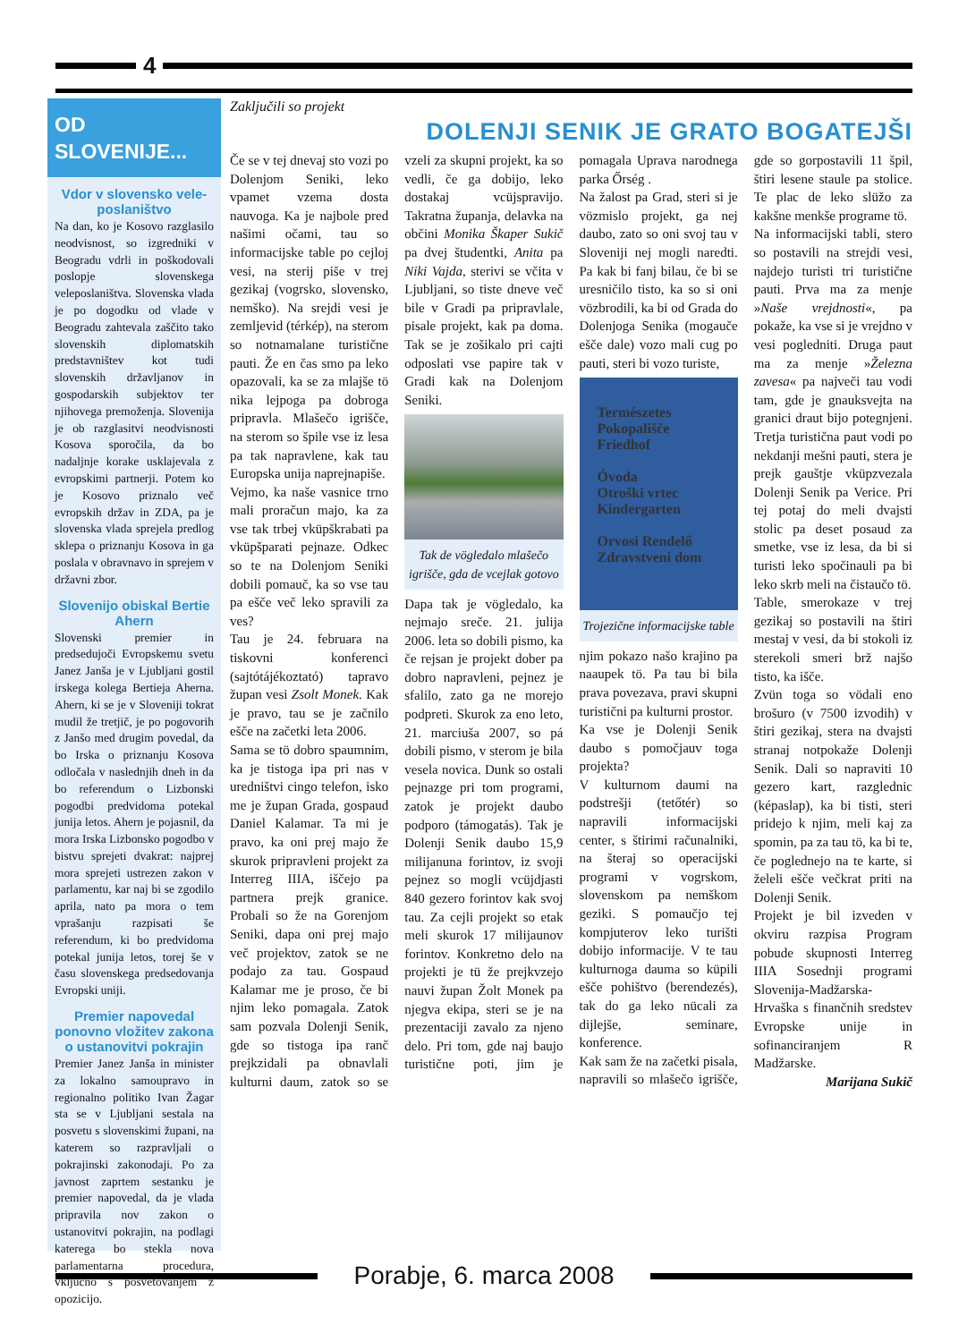4
OD
SLOVENIJE...
Vdor v slovensko vele-poslaništvo
Na dan, ko je Kosovo razglasilo neodvisnost, so izgredniki v Beogradu vdrli in poškodovali poslopje slovenskega veleposlaništva. Slovenska vlada je po dogodku od vlade v Beogradu zahtevala zaščito tako slovenskih diplomatskih predstavništev kot tudi slovenskih državljanov in gospodarskih subjektov ter njihovega premoženja. Slovenija je ob razglasitvi neodvisnosti Kosova sporočila, da bo nadaljnje korake usklajevala z evropskimi partnerji. Potem ko je Kosovo priznalo več evropskih držav in ZDA, pa je slovenska vlada sprejela predlog sklepa o priznanju Kosova in ga poslala v obravnavo in sprejem v državni zbor.
Slovenijo obiskal Bertie Ahern
Slovenski premier in predsedujoči Evropskemu svetu Janez Janša je v Ljubljani gostil irskega kolega Bertieja Aherna. Ahern, ki se je v Sloveniji tokrat mudil že tretjič, je po pogovorih z Janšo med drugim povedal, da bo Irska o priznanju Kosova odločala v naslednjih dneh in da bo referendum o Lizbonski pogodbi predvidoma potekal junija letos. Ahern je pojasnil, da mora Irska Lizbonsko pogodbo v bistvu sprejeti dvakrat: najprej mora sprejeti ustrezen zakon v parlamentu, kar naj bi se zgodilo aprila, nato pa mora o tem vprašanju razpisati še referendum, ki bo predvidoma potekal junija letos, torej še v času slovenskega predsedovanja Evropski uniji.
Premier napovedal ponovno vložitev zakona o ustanovitvi pokrajin
Premier Janez Janša in minister za lokalno samoupravo in regionalno politiko Ivan Žagar sta se v Ljubljani sestala na posvetu s slovenskimi župani, na katerem so razpravljali o pokrajinski zakonodaji. Po za javnost zaprtem sestanku je premier napovedal, da je vlada pripravila nov zakon o ustanovitvi pokrajin, na podlagi katerega bo stekla nova parlamentarna procedura, vključno s posvetovanjem z opozicijo.
Zaključili so projekt
DOLENJI SENIK JE GRATO BOGATEJŠI
Če se v tej dnevaj sto vozi po Dolenjom Seniki, leko vpamet vzema dosta nauvoga. Ka je najbole pred našimi očami, tau so informacijske table po cejloj vesi, na sterij piše v trej gezikaj (vogrsko, slovensko, nemško). Na srejdi vesi je zemljevid (térkép), na sterom so notnamalane turistične pauti. Že en čas smo pa leko opazovali, ka se za mlajše tö nika lejpoga pa dobroga pripravla. Mlašečo igrišče, na sterom so špile vse iz lesa pa tak napravlene, kak tau Europska unija naprejnapiše.
Vejmo, ka naše vasnice trno mali proračun majo, ka za vse tak trbej vküpškrabati pa vküpšparati pejnaze. Odkec so te na Dolenjom Seniki dobili pomauč, ka so vse tau pa ešče več leko spravili za ves?
Tau je 24. februara na tiskovni konferenci (sajtótájékoztató) tapravo župan vesi Zsolt Monek. Kak je pravo, tau se je začnilo ešče na začetki leta 2006.
Sama se tö dobro spaumnim, ka je tistoga ipa pri nas v uredništvi cingo telefon, isko me je župan Grada, gospaud Daniel Kalamar. Ta mi je pravo, ka oni prej majo že skurok pripravleni projekt za Interreg IIIA, iščejo pa partnera prejk granice. Probali so že na Gorenjom Seniki, dapa oni prej majo več projektov, zatok se ne podajo za tau. Gospaud Kalamar me je proso, če bi njim leko pomagala. Zatok sam pozvala Dolenji Senik, gde so tistoga ipa ranč prejkzidali pa obnavlali kulturni daum, zatok so se vzeli za skupni projekt, ka so vedli, če ga dobijo, leko dostakaj vcüjspravijo. Takratna županja, delavka na občini Monika Škaper Sukič pa dvej študentki, Anita pa Niki Vajda, sterivi se včita v Ljubljani, so tiste dneve več bile v Gradi pa pripravlale, pisale projekt, kak pa doma. Tak se je zošikalo pri cajti odposlati vse papire tak v Gradi kak na Dolenjom Seniki.
Tak de vögledalo mlašečo igrišče, gda de vcejlak gotovo
Dapa tak je vögledalo, ka nejmajo sreče. 21. julija 2006. leta so dobili pismo, ka če rejsan je projekt dober pa dobro napravleni, pejnez je sfalilo, zato ga ne morejo podpreti. Skurok za eno leto, 21. marciuša 2007, so pá dobili pismo, v sterom je bila vesela novica. Dunk so ostali pejnazge pri tom programi, zatok je projekt daubo podporo (támogatás). Tak je Dolenji Senik daubo 15,9 milijanuna forintov, iz svoji pejnez so mogli vcüjdjasti 840 gezero forintov kak svoj tau. Za cejli projekt so etak meli skurok 17 milijaunov forintov. Konkretno delo na projekti je tü že prejkvzejo nauvi župan Žolt Monek pa njegva ekipa, steri se je na prezentaciji zavalo za njeno delo. Pri tom, gde naj baujo turistične poti, jim je pomagala Uprava narodnega parka Őrség .
Na žalost pa Grad, steri si je vözmislo projekt, ga nej daubo, zato so oni svoj tau v Sloveniji nej mogli naredti. Pa kak bi fanj bilau, če bi se uresničilo tisto, ka so si oni vözbrodili, ka bi od Grada do Dolenjoga Senika (mogauče ešče dale) vozo mali cug po pauti, steri bi vozo turiste,
Természetes
Pokopališče
Friedhof
Óvoda
Otroški vrtec
Kindergarten
Orvosi Rendelő
Zdravstveni dom
Trojezične informacijske table
njim pokazo našo krajino pa naaupek tö. Pa tau bi bila prava povezava, pravi skupni turistični pa kulturni prostor.
Ka vse je Dolenji Senik daubo s pomočjauv toga projekta?
V kulturnom daumi na podstrešji (tetőtér) so napravili informacijski center, s štirimi računalniki, na šteraj so operacijski programi v vogrskom, slovenskom pa nemškom geziki. S pomaučjo tej kompjuterov leko turišti dobijo informacije. V te tau kulturnoga dauma so küpili ešče pohištvo (berendezés), tak do ga leko nücali za dijlejše, seminare, konference.
Kak sam že na začetki pisala, napravili so mlašečo igrišče, gde so gorpostavili 11 špil, štiri lesene staule pa stolice. Te plac de leko slüžo za kakšne menkše programe tö.
Na informacijski tabli, stero so postavili na strejdi vesi, najdejo turisti tri turistične pauti. Prva ma za menje »Naše vrejdnosti«, pa pokaže, ka vse si je vrejdno v vesi pogledniti. Druga paut ma za menje »Železna zavesa« pa največi tau vodi tam, gde je gnauksvejta na granici draut bijo potegnjeni. Tretja turistična paut vodi po nekdanji mešni pauti, stera je prejk gauštje vküpzvezala Dolenji Senik pa Verice. Pri tej potaj do meli dvajsti stolic pa deset posaud za smetke, vse iz lesa, da bi si turisti leko spočinauli pa bi leko skrb meli na čistaučo tö.
Table, smerokaze v trej gezikaj so postavili na štiri mestaj v vesi, da bi stokoli iz sterekoli smeri brž najšo tisto, ka išče.
Zvün toga so vödali eno brošuro (v 7500 izvodih) v štiri gezikaj, stera na dvajsti stranaj notpokaže Dolenji Senik. Dali so napraviti 10 gezero kart, razglednic (képaslap), ka bi tisti, steri pridejo k njim, meli kaj za spomin, pa za tau tö, ka bi te, če poglednejo na te karte, si želeli ešče večkrat priti na Dolenji Senik.
Projekt je bil izveden v okviru razpisa Program pobude skupnosti Interreg IIIA Sosednji programi Slovenija-Madžarska-Hrvaška s finančnih sredstev Evropske unije in sofinanciranjem R Madžarske.
Marijana Sukič
Porabje, 6. marca 2008